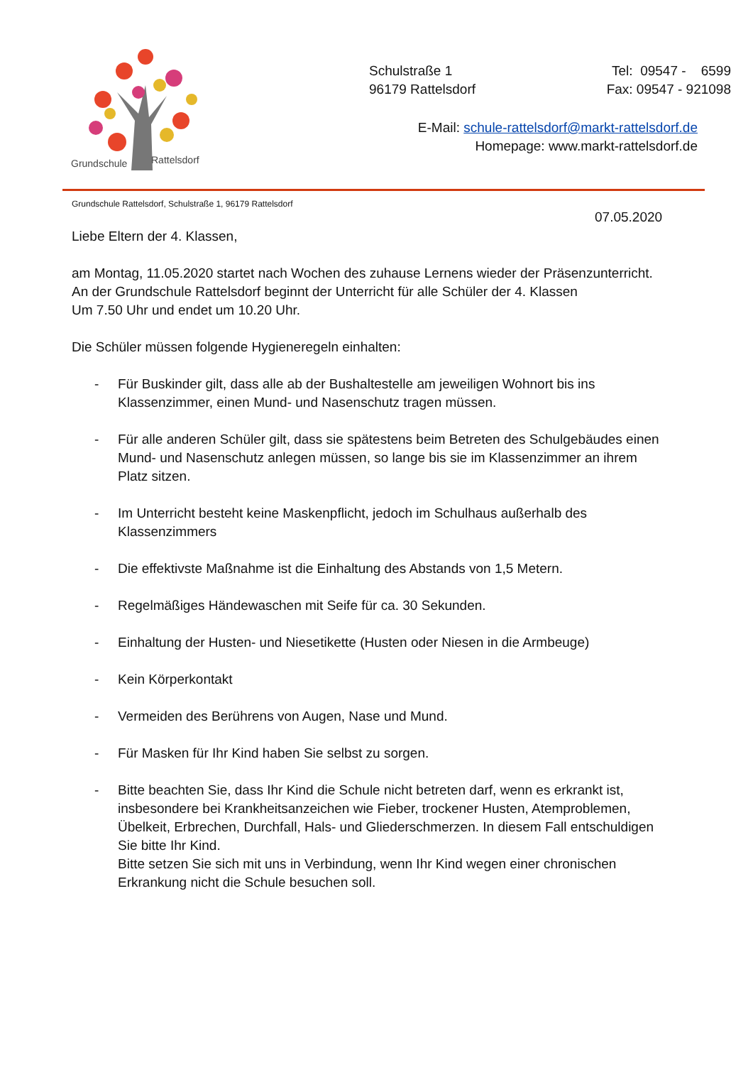Grundschule
Rattelsdorf
Schulstraße 1
96179 Rattelsdorf
Tel: 09547 - 6599
Fax: 09547 - 921098
E-Mail: schule-rattelsdorf@markt-rattelsdorf.de
Homepage: www.markt-rattelsdorf.de
Grundschule Rattelsdorf, Schulstraße 1, 96179 Rattelsdorf
07.05.2020
Liebe Eltern der 4. Klassen,
am Montag, 11.05.2020 startet nach Wochen des zuhause Lernens wieder der Präsenzunterricht.
An der Grundschule Rattelsdorf beginnt der Unterricht für alle Schüler der 4. Klassen
Um 7.50 Uhr und endet um 10.20 Uhr.
Die Schüler müssen folgende Hygieneregeln einhalten:
- Für Buskinder gilt, dass alle ab der Bushaltestelle am jeweiligen Wohnort bis ins Klassenzimmer, einen Mund- und Nasenschutz tragen müssen.
- Für alle anderen Schüler gilt, dass sie spätestens beim Betreten des Schulgebäudes einen Mund- und Nasenschutz anlegen müssen, so lange bis sie im Klassenzimmer an ihrem Platz sitzen.
- Im Unterricht besteht keine Maskenpflicht, jedoch im Schulhaus außerhalb des Klassenzimmers
- Die effektivste Maßnahme ist die Einhaltung des Abstands von 1,5 Metern.
- Regelmäßiges Händewaschen mit Seife für ca. 30 Sekunden.
- Einhaltung der Husten- und Niesetikette (Husten oder Niesen in die Armbeuge)
- Kein Körperkontakt
- Vermeiden des Berührens von Augen, Nase und Mund.
- Für Masken für Ihr Kind haben Sie selbst zu sorgen.
- Bitte beachten Sie, dass Ihr Kind die Schule nicht betreten darf, wenn es erkrankt ist, insbesondere bei Krankheitsanzeichen wie Fieber, trockener Husten, Atemproblemen, Übelkeit, Erbrechen, Durchfall, Hals- und Gliederschmerzen. In diesem Fall entschuldigen Sie bitte Ihr Kind.
Bitte setzen Sie sich mit uns in Verbindung, wenn Ihr Kind wegen einer chronischen Erkrankung nicht die Schule besuchen soll.